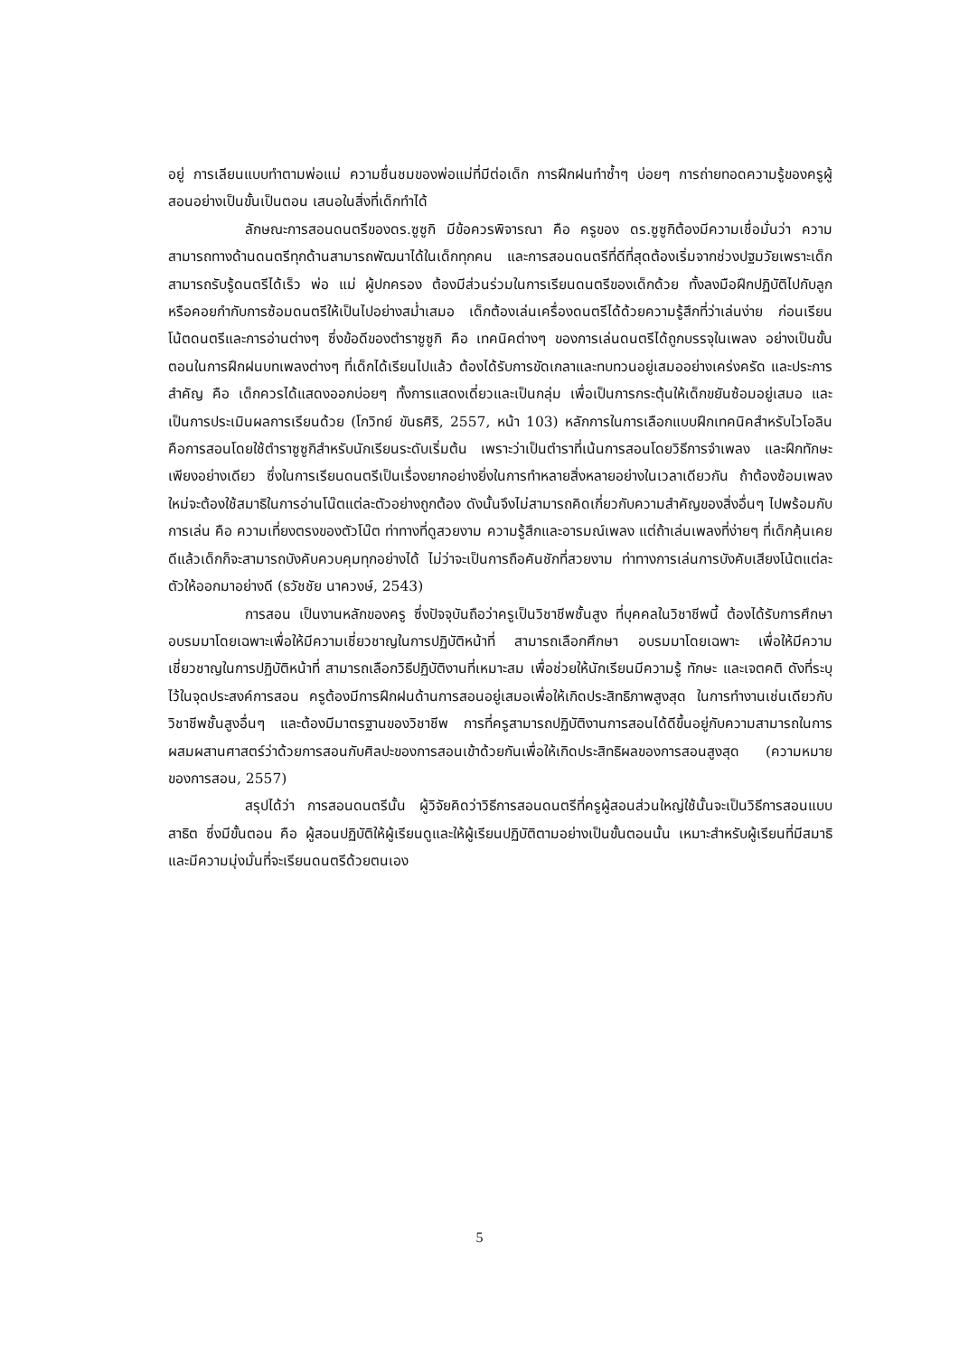อยู่ การเลียนแบบทำตามพ่อแม่ ความชื่นชมของพ่อแม่ที่มีต่อเด็ก การฝึกฝนทำซ้ำๆ บ่อยๆ การถ่ายทอดความรู้ของครูผู้สอนอย่างเป็นขั้นเป็นตอน เสนอในสิ่งที่เด็กทำได้
ลักษณะการสอนดนตรีของดร.ซูซูกิ มีข้อควรพิจารณา คือ ครูของ ดร.ซูซูกิต้องมีความเชื่อมั่นว่า ความสามารถทางด้านดนตรีทุกด้านสามารถพัฒนาได้ในเด็กทุกคน และการสอนดนตรีที่ดีที่สุดต้องเริ่มจากช่วงปฐมวัยเพราะเด็กสามารถรับรู้ดนตรีได้เร็ว พ่อ แม่ ผู้ปกครอง ต้องมีส่วนร่วมในการเรียนดนตรีของเด็กด้วย ทั้งลงมือฝึกปฏิบัติไปกับลูก หรือคอยกำกับการซ้อมดนตรีให้เป็นไปอย่างสม่ำเสมอ เด็กต้องเล่นเครื่องดนตรีได้ด้วยความรู้สึกที่ว่าเล่นง่าย ก่อนเรียนโน้ตดนตรีและการอ่านต่างๆ ซึ่งข้อดีของตำราซูซูกิ คือ เทคนิคต่างๆ ของการเล่นดนตรีได้ถูกบรรจุในเพลง อย่างเป็นขั้นตอนในการฝึกฝนบทเพลงต่างๆ ที่เด็กได้เรียนไปแล้ว ต้องได้รับการขัดเกลาและทบทวนอยู่เสมออย่างเคร่งครัด และประการสำคัญ คือ เด็กควรได้แสดงออกบ่อยๆ ทั้งการแสดงเดี่ยวและเป็นกลุ่ม เพื่อเป็นการกระตุ้นให้เด็กขยันซ้อมอยู่เสมอ และเป็นการประเมินผลการเรียนด้วย (โกวิทย์ ขันธศิริ, 2557, หน้า 103) หลักการในการเลือกแบบฝึกเทคนิคสำหรับไวโอลิน คือการสอนโดยใช้ตำราซูซูกิสำหรับนักเรียนระดับเริ่มต้น เพราะว่าเป็นตำราที่เน้นการสอนโดยวิธีการจำเพลง และฝึกทักษะเพียงอย่างเดียว ซึ่งในการเรียนดนตรีเป็นเรื่องยากอย่างยิ่งในการทำหลายสิ่งหลายอย่างในเวลาเดียวกัน ถ้าต้องซ้อมเพลงใหม่จะต้องใช้สมาธิในการอ่านโน๊ตแต่ละตัวอย่างถูกต้อง ดังนั้นจึงไม่สามารถคิดเกี่ยวกับความสำคัญของสิ่งอื่นๆ ไปพร้อมกับการเล่น คือ ความเที่ยงตรงของตัวโน๊ต ท่าทางที่ดูสวยงาม ความรู้สึกและอารมณ์เพลง แต่ถ้าเล่นเพลงที่ง่ายๆ ที่เด็กคุ้นเคยดีแล้วเด็กก็จะสามารถบังคับควบคุมทุกอย่างได้ ไม่ว่าจะเป็นการถือคันชักที่สวยงาม ท่าทางการเล่นการบังคับเสียงโน้ตแต่ละตัวให้ออกมาอย่างดี (ธวัชชัย นาควงษ์, 2543)
การสอน เป็นงานหลักของครู ซึ่งปัจจุบันถือว่าครูเป็นวิชาชีพชั้นสูง ที่บุคคลในวิชาชีพนี้ ต้องได้รับการศึกษาอบรมมาโดยเฉพาะเพื่อให้มีความเชี่ยวชาญในการปฏิบัติหน้าที่ สามารถเลือกศึกษา อบรมมาโดยเฉพาะ เพื่อให้มีความเชี่ยวชาญในการปฏิบัติหน้าที่ สามารถเลือกวิธีปฏิบัติงานที่เหมาะสม เพื่อช่วยให้นักเรียนมีความรู้ ทักษะ และเจตคติ ดังที่ระบุไว้ในจุดประสงค์การสอน ครูต้องมีการฝึกฝนด้านการสอนอยู่เสมอเพื่อให้เกิดประสิทธิภาพสูงสุด ในการทำงานเช่นเดียวกับวิชาชีพชั้นสูงอื่นๆ และต้องมีมาตรฐานของวิชาชีพ การที่ครูสามารถปฏิบัติงานการสอนได้ดีขึ้นอยู่กับความสามารถในการผสมผสานศาสตร์ว่าด้วยการสอนกับศิลปะของการสอนเข้าด้วยกันเพื่อให้เกิดประสิทธิผลของการสอนสูงสุด (ความหมายของการสอน, 2557)
สรุปได้ว่า การสอนดนตรีนั้น ผู้วิจัยคิดว่าวิธีการสอนดนตรีที่ครูผู้สอนส่วนใหญ่ใช้นั้นจะเป็นวิธีการสอนแบบสาธิต ซึ่งมีขั้นตอน คือ ผู้สอนปฏิบัติให้ผู้เรียนดูและให้ผู้เรียนปฏิบัติตามอย่างเป็นขั้นตอนนั้น เหมาะสำหรับผู้เรียนที่มีสมาธิและมีความมุ่งมั่นที่จะเรียนดนตรีด้วยตนเอง
5